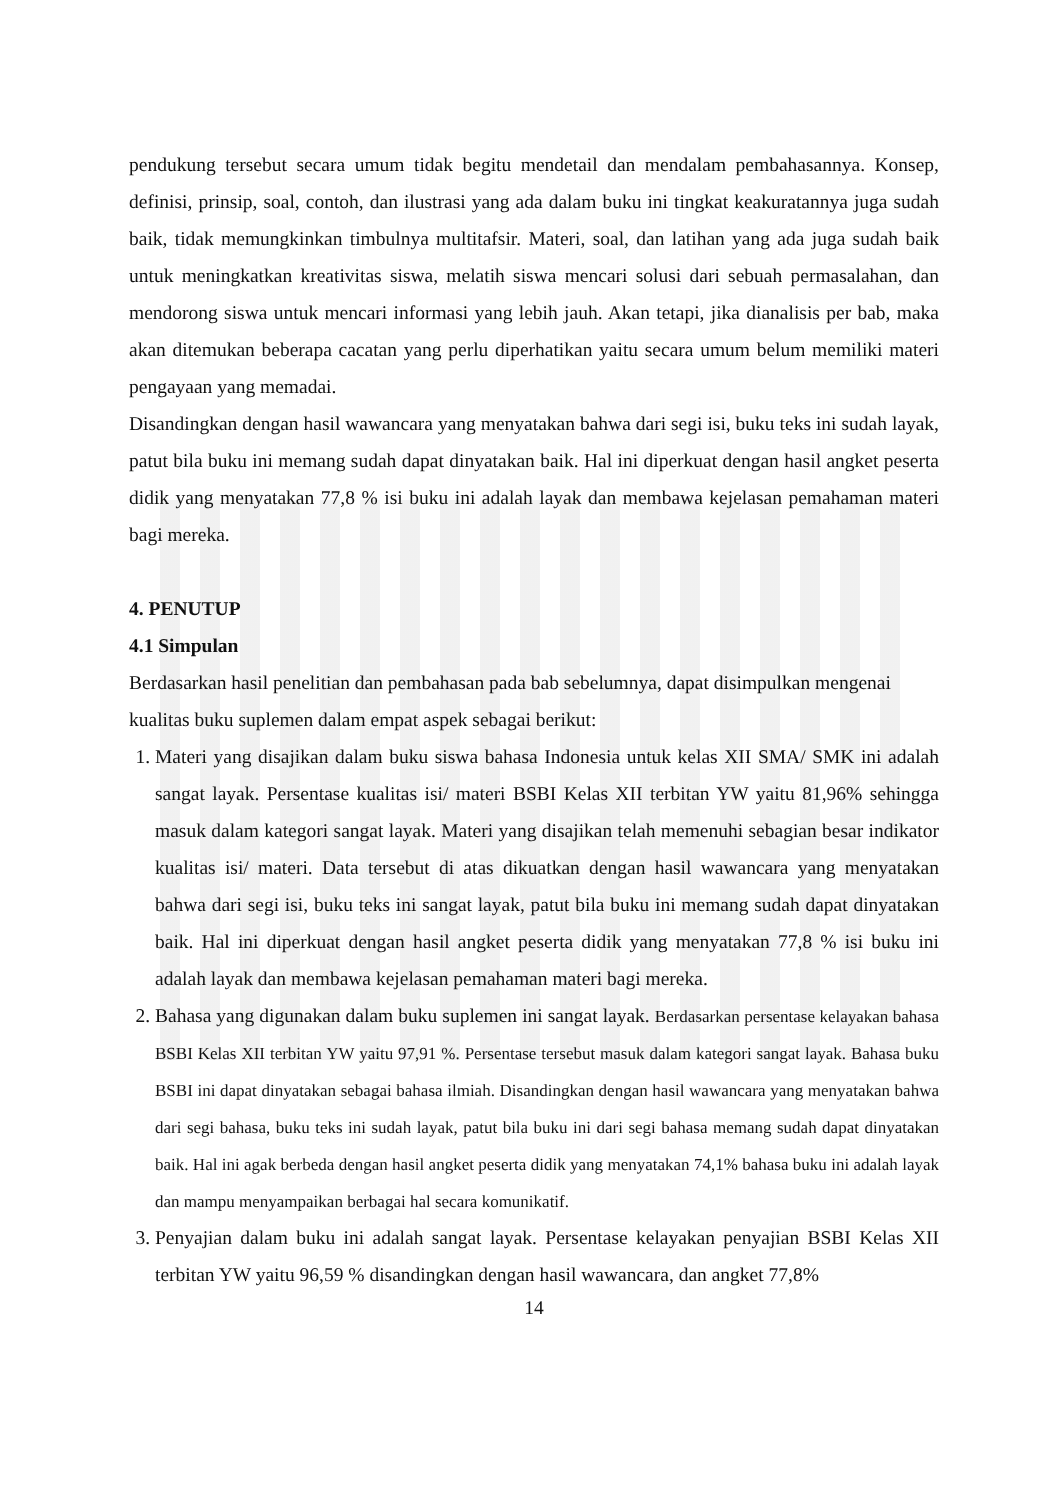pendukung tersebut secara umum tidak begitu mendetail dan mendalam pembahasannya. Konsep, definisi, prinsip, soal, contoh, dan ilustrasi yang ada dalam buku ini tingkat keakuratannya juga sudah baik, tidak memungkinkan timbulnya multitafsir. Materi, soal, dan latihan yang ada juga sudah baik untuk meningkatkan kreativitas siswa, melatih siswa mencari solusi dari sebuah permasalahan, dan mendorong siswa untuk mencari informasi yang lebih jauh. Akan tetapi, jika dianalisis per bab, maka akan ditemukan beberapa cacatan yang perlu diperhatikan yaitu secara umum belum memiliki materi pengayaan yang memadai.
Disandingkan dengan hasil wawancara yang menyatakan bahwa dari segi isi, buku teks ini sudah layak, patut bila buku ini memang sudah dapat dinyatakan baik. Hal ini diperkuat dengan hasil angket peserta didik yang menyatakan 77,8 % isi buku ini adalah layak dan membawa kejelasan pemahaman materi bagi mereka.
4. PENUTUP
4.1 Simpulan
Berdasarkan hasil penelitian dan pembahasan pada bab sebelumnya, dapat disimpulkan mengenai kualitas buku suplemen dalam empat aspek sebagai berikut:
1. Materi yang disajikan dalam buku siswa bahasa Indonesia untuk kelas XII SMA/ SMK ini adalah sangat layak. Persentase kualitas isi/ materi BSBI Kelas XII terbitan YW yaitu 81,96% sehingga masuk dalam kategori sangat layak. Materi yang disajikan telah memenuhi sebagian besar indikator kualitas isi/ materi. Data tersebut di atas dikuatkan dengan hasil wawancara yang menyatakan bahwa dari segi isi, buku teks ini sangat layak, patut bila buku ini memang sudah dapat dinyatakan baik. Hal ini diperkuat dengan hasil angket peserta didik yang menyatakan 77,8 % isi buku ini adalah layak dan membawa kejelasan pemahaman materi bagi mereka.
2. Bahasa yang digunakan dalam buku suplemen ini sangat layak. Berdasarkan persentase kelayakan bahasa BSBI Kelas XII terbitan YW yaitu 97,91 %. Persentase tersebut masuk dalam kategori sangat layak. Bahasa buku BSBI ini dapat dinyatakan sebagai bahasa ilmiah. Disandingkan dengan hasil wawancara yang menyatakan bahwa dari segi bahasa, buku teks ini sudah layak, patut bila buku ini dari segi bahasa memang sudah dapat dinyatakan baik. Hal ini agak berbeda dengan hasil angket peserta didik yang menyatakan 74,1% bahasa buku ini adalah layak dan mampu menyampaikan berbagai hal secara komunikatif.
3. Penyajian dalam buku ini adalah sangat layak. Persentase kelayakan penyajian BSBI Kelas XII terbitan YW yaitu 96,59 % disandingkan dengan hasil wawancara, dan angket 77,8%
14